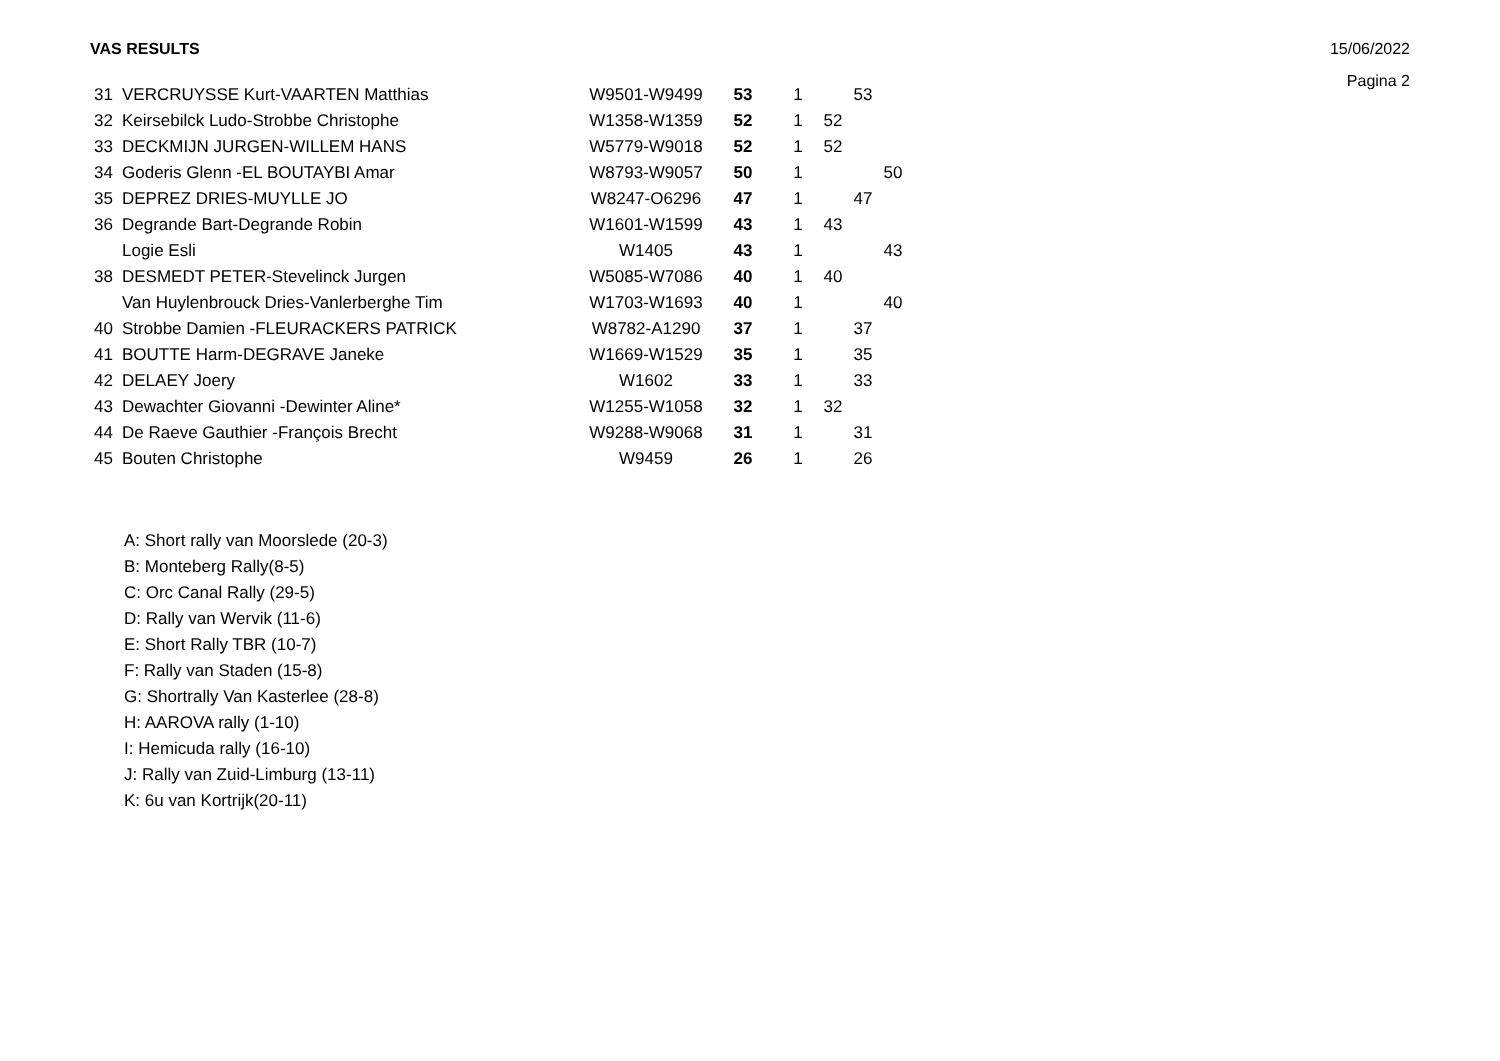VAS RESULTS 15/06/2022
Pagina 2
| 31 | VERCRUYSSE Kurt-VAARTEN Matthias | W9501-W9499 | 53 | 1 | | 53 | |
| 32 | Keirsebilck Ludo-Strobbe Christophe | W1358-W1359 | 52 | 1 | 52 | | |
| 33 | DECKMIJN JURGEN-WILLEM HANS | W5779-W9018 | 52 | 1 | 52 | | |
| 34 | Goderis Glenn -EL BOUTAYBI Amar | W8793-W9057 | 50 | 1 | | | 50 |
| 35 | DEPREZ DRIES-MUYLLE JO | W8247-O6296 | 47 | 1 | | 47 | |
| 36 | Degrande Bart-Degrande Robin | W1601-W1599 | 43 | 1 | 43 | | |
| | Logie Esli | W1405 | 43 | 1 | | | 43 |
| 38 | DESMEDT PETER-Stevelinck Jurgen | W5085-W7086 | 40 | 1 | 40 | | |
| | Van Huylenbrouck Dries-Vanlerberghe Tim | W1703-W1693 | 40 | 1 | | | 40 |
| 40 | Strobbe Damien -FLEURACKERS PATRICK | W8782-A1290 | 37 | 1 | | 37 | |
| 41 | BOUTTE Harm-DEGRAVE Janeke | W1669-W1529 | 35 | 1 | | 35 | |
| 42 | DELAEY Joery | W1602 | 33 | 1 | | 33 | |
| 43 | Dewachter Giovanni -Dewinter Aline* | W1255-W1058 | 32 | 1 | 32 | | |
| 44 | De Raeve Gauthier -François Brecht | W9288-W9068 | 31 | 1 | | 31 | |
| 45 | Bouten Christophe | W9459 | 26 | 1 | | 26 | |
A: Short rally van Moorslede (20-3)
B: Monteberg Rally(8-5)
C: Orc Canal Rally (29-5)
D: Rally van Wervik (11-6)
E: Short Rally TBR (10-7)
F: Rally van Staden (15-8)
G: Shortrally Van Kasterlee (28-8)
H: AAROVA rally (1-10)
I: Hemicuda rally (16-10)
J: Rally van Zuid-Limburg (13-11)
K: 6u van Kortrijk(20-11)